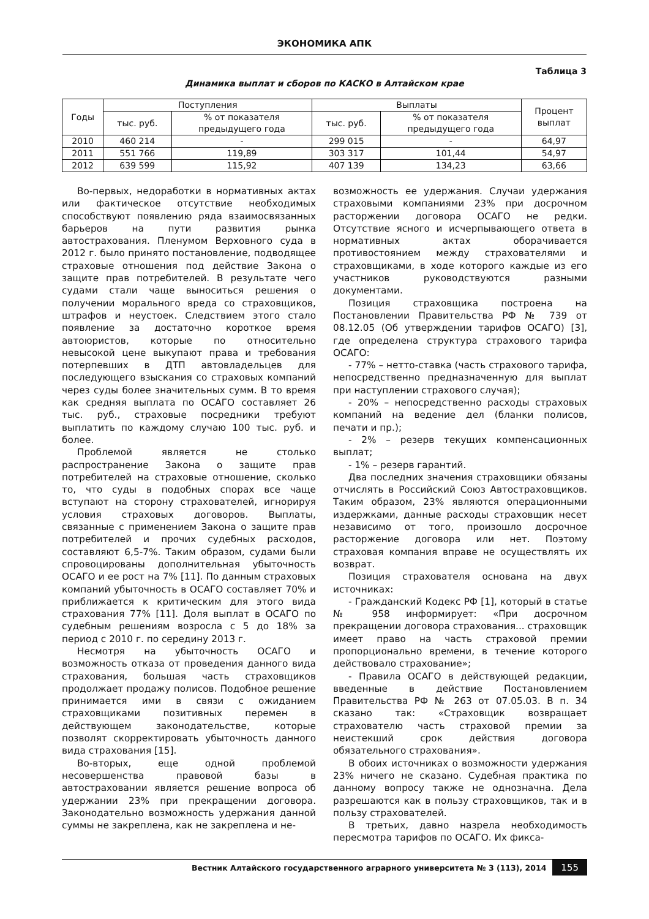ЭКОНОМИКА АПК
Таблица 3
Динамика выплат и сборов по КАСКО в Алтайском крае
| Годы | Поступления | | Выплаты | | Процент выплат |
| --- | --- | --- | --- | --- | --- |
| | тыс. руб. | % от показателя предыдущего года | тыс. руб. | % от показателя предыдущего года | |
| 2010 | 460 214 | - | 299 015 | - | 64,97 |
| 2011 | 551 766 | 119,89 | 303 317 | 101,44 | 54,97 |
| 2012 | 639 599 | 115,92 | 407 139 | 134,23 | 63,66 |
Во-первых, недоработки в нормативных актах или фактическое отсутствие необходимых способствуют появлению ряда взаимосвязанных барьеров на пути развития рынка автострахования. Пленумом Верховного суда в 2012 г. было принято постановление, подводящее страховые отношения под действие Закона о защите прав потребителей. В результате чего судами стали чаще выноситься решения о получении морального вреда со страховщиков, штрафов и неустоек. Следствием этого стало появление за достаточно короткое время автоюристов, которые по относительно невысокой цене выкупают права и требования потерпевших в ДТП автовладельцев для последующего взыскания со страховых компаний через суды более значительных сумм. В то время как средняя выплата по ОСАГО составляет 26 тыс. руб., страховые посредники требуют выплатить по каждому случаю 100 тыс. руб. и более.
Проблемой является не столько распространение Закона о защите прав потребителей на страховые отношение, сколько то, что суды в подобных спорах все чаще вступают на сторону страхователей, игнорируя условия страховых договоров. Выплаты, связанные с применением Закона о защите прав потребителей и прочих судебных расходов, составляют 6,5-7%. Таким образом, судами были спровоцированы дополнительная убыточность ОСАГО и ее рост на 7% [11]. По данным страховых компаний убыточность в ОСАГО составляет 70% и приближается к критическим для этого вида страхования 77% [11]. Доля выплат в ОСАГО по судебным решениям возросла с 5 до 18% за период с 2010 г. по середину 2013 г.
Несмотря на убыточность ОСАГО и возможность отказа от проведения данного вида страхования, большая часть страховщиков продолжает продажу полисов. Подобное решение принимается ими в связи с ожиданием страховщиками позитивных перемен в действующем законодательстве, которые позволят скорректировать убыточность данного вида страхования [15].
Во-вторых, еще одной проблемой несовершенства правовой базы в автостраховании является решение вопроса об удержании 23% при прекращении договора. Законодательно возможность удержания данной суммы не закреплена, как не закреплена и не-
возможность ее удержания. Случаи удержания страховыми компаниями 23% при досрочном расторжении договора ОСАГО не редки. Отсутствие ясного и исчерпывающего ответа в нормативных актах оборачивается противостоянием между страхователями и страховщиками, в ходе которого каждые из его участников руководствуются разными документами.
Позиция страховщика построена на Постановлении Правительства РФ № 739 от 08.12.05 (Об утверждении тарифов ОСАГО) [3], где определена структура страхового тарифа ОСАГО:
- 77% – нетто-ставка (часть страхового тарифа, непосредственно предназначенную для выплат при наступлении страхового случая);
- 20% – непосредственно расходы страховых компаний на ведение дел (бланки полисов, печати и пр.);
- 2% – резерв текущих компенсационных выплат;
- 1% – резерв гарантий.
Два последних значения страховщики обязаны отчислять в Российский Союз Автостраховщиков. Таким образом, 23% являются операционными издержками, данные расходы страховщик несет независимо от того, произошло досрочное расторжение договора или нет. Поэтому страховая компания вправе не осуществлять их возврат.
Позиция страхователя основана на двух источниках:
- Гражданский Кодекс РФ [1], который в статье № 958 информирует: «При досрочном прекращении договора страхования... страховщик имеет право на часть страховой премии пропорционально времени, в течение которого действовало страхование»;
- Правила ОСАГО в действующей редакции, введенные в действие Постановлением Правительства РФ № 263 от 07.05.03. В п. 34 сказано так: «Страховщик возвращает страхователю часть страховой премии за неистекший срок действия договора обязательного страхования».
В обоих источниках о возможности удержания 23% ничего не сказано. Судебная практика по данному вопросу также не однозначна. Дела разрешаются как в пользу страховщиков, так и в пользу страхователей.
В третьих, давно назрела необходимость пересмотра тарифов по ОСАГО. Их фикса-
Вестник Алтайского государственного аграрного университета № 3 (113), 2014 155